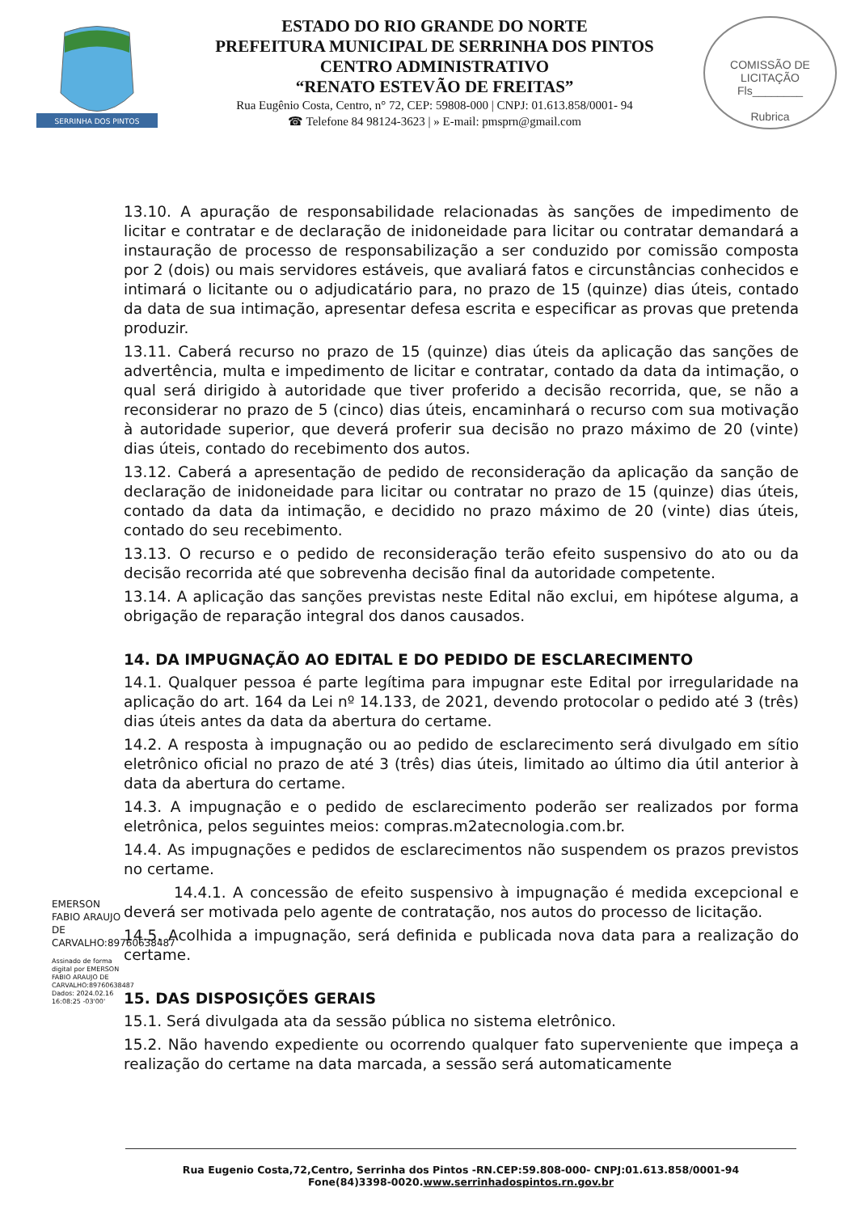SERRINHA DOS PINTOS
ESTADO DO RIO GRANDE DO NORTE
PREFEITURA MUNICIPAL DE SERRINHA DOS PINTOS
CENTRO ADMINISTRATIVO
“RENATO ESTEVÃO DE FREITAS”
Rua Eugênio Costa, Centro, n° 72, CEP: 59808-000 | CNPJ: 01.613.858/0001- 94
☎ Telefone 84 98124-3623 | » E-mail: pmsprn@gmail.com
COMISSÃO DE LICITAÇÃO
Fls________
Rubrica
13.10. A apuração de responsabilidade relacionadas às sanções de impedimento de licitar e contratar e de declaração de inidoneidade para licitar ou contratar demandará a instauração de processo de responsabilização a ser conduzido por comissão composta por 2 (dois) ou mais servidores estáveis, que avaliará fatos e circunstâncias conhecidos e intimará o licitante ou o adjudicatário para, no prazo de 15 (quinze) dias úteis, contado da data de sua intimação, apresentar defesa escrita e especificar as provas que pretenda produzir.
13.11. Caberá recurso no prazo de 15 (quinze) dias úteis da aplicação das sanções de advertência, multa e impedimento de licitar e contratar, contado da data da intimação, o qual será dirigido à autoridade que tiver proferido a decisão recorrida, que, se não a reconsiderar no prazo de 5 (cinco) dias úteis, encaminhará o recurso com sua motivação à autoridade superior, que deverá proferir sua decisão no prazo máximo de 20 (vinte) dias úteis, contado do recebimento dos autos.
13.12. Caberá a apresentação de pedido de reconsideração da aplicação da sanção de declaração de inidoneidade para licitar ou contratar no prazo de 15 (quinze) dias úteis, contado da data da intimação, e decidido no prazo máximo de 20 (vinte) dias úteis, contado do seu recebimento.
13.13. O recurso e o pedido de reconsideração terão efeito suspensivo do ato ou da decisão recorrida até que sobrevenha decisão final da autoridade competente.
13.14. A aplicação das sanções previstas neste Edital não exclui, em hipótese alguma, a obrigação de reparação integral dos danos causados.
14. DA IMPUGNAÇÃO AO EDITAL E DO PEDIDO DE ESCLARECIMENTO
14.1. Qualquer pessoa é parte legítima para impugnar este Edital por irregularidade na aplicação do art. 164 da Lei nº 14.133, de 2021, devendo protocolar o pedido até 3 (três) dias úteis antes da data da abertura do certame.
14.2. A resposta à impugnação ou ao pedido de esclarecimento será divulgado em sítio eletrônico oficial no prazo de até 3 (três) dias úteis, limitado ao último dia útil anterior à data da abertura do certame.
14.3. A impugnação e o pedido de esclarecimento poderão ser realizados por forma eletrônica, pelos seguintes meios: compras.m2atecnologia.com.br.
14.4. As impugnações e pedidos de esclarecimentos não suspendem os prazos previstos no certame.
14.4.1. A concessão de efeito suspensivo à impugnação é medida excepcional e deverá ser motivada pelo agente de contratação, nos autos do processo de licitação.
14.5. Acolhida a impugnação, será definida e publicada nova data para a realização do certame.
15. DAS DISPOSIÇÕES GERAIS
15.1. Será divulgada ata da sessão pública no sistema eletrônico.
15.2. Não havendo expediente ou ocorrendo qualquer fato superveniente que impeça a realização do certame na data marcada, a sessão será automaticamente
EMERSON FABIO ARAUJO DE CARVALHO:89760638487
Assinado de forma digital por EMERSON FABIO ARAUJO DE CARVALHO:89760638487 Dados: 2024.02.16 16:08:25 -03'00'
Rua Eugenio Costa,72,Centro, Serrinha dos Pintos -RN.CEP:59.808-000- CNPJ:01.613.858/0001-94
Fone(84)3398-0020.www.serrinhadospintos.rn.gov.br